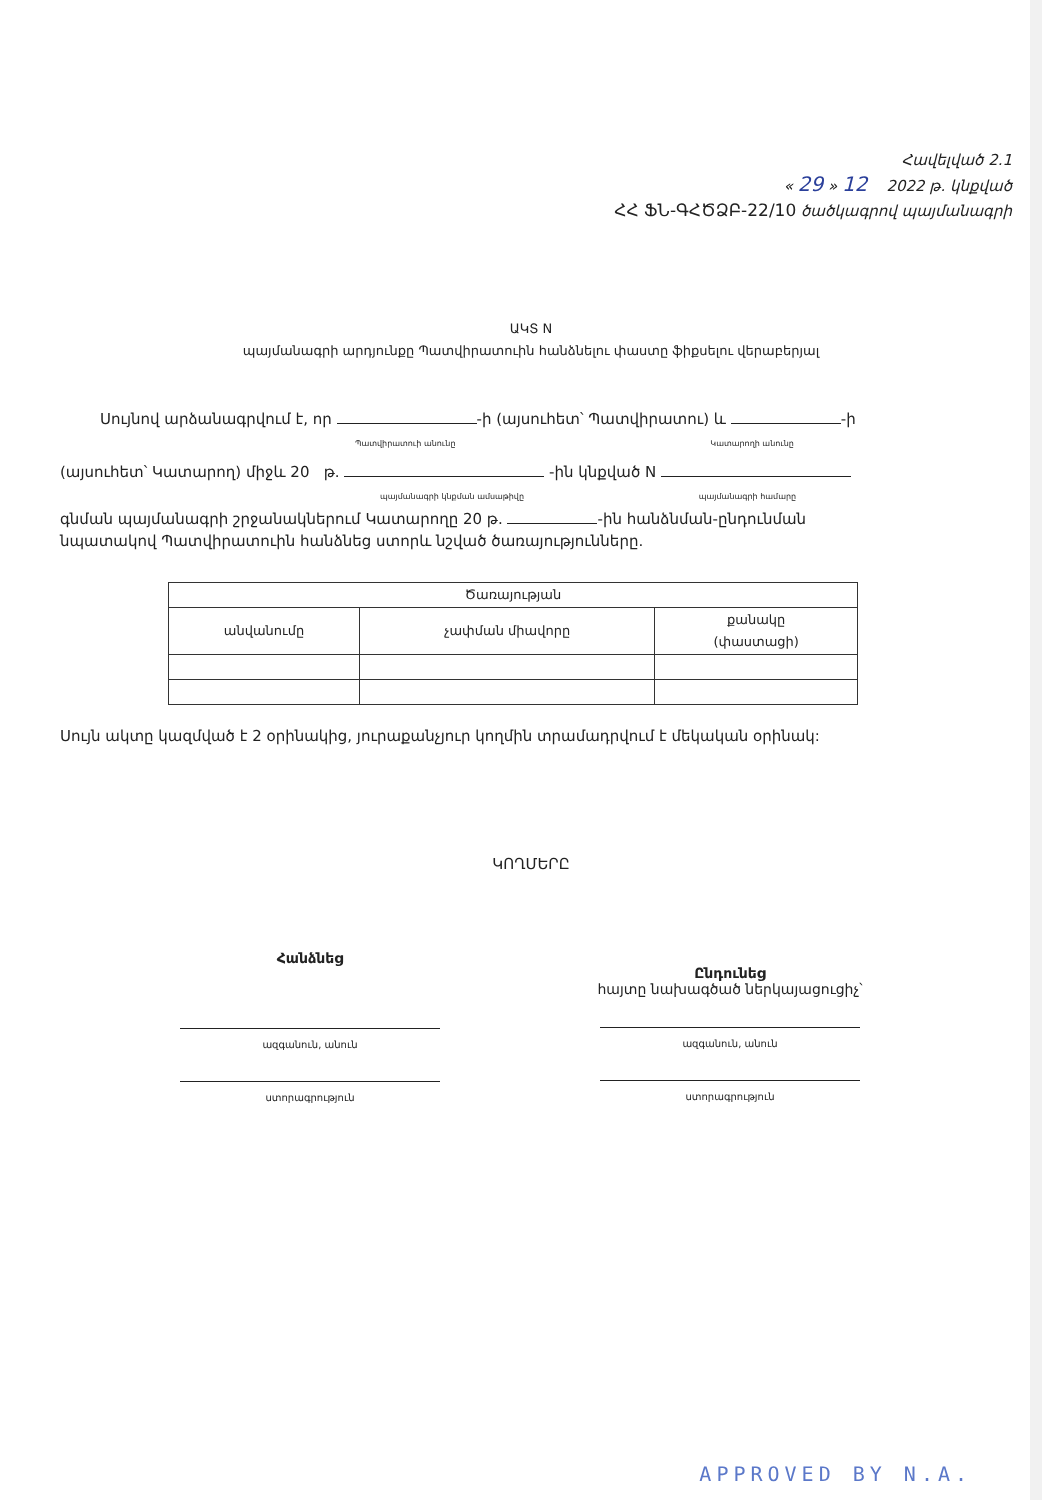Հավելված 2.1
« 29 » 12 2022 թ. կնքված
ՀՀ ՖՆ-ԳՀԾՁԲ-22/10 ծածկագրով պայմանագրի
ԱԿՏ N
պայմանագրի արդյունքը Պատվիրատուին հանձնելու փաստը ֆիքսելու վերաբերյալ
Սույնով արձանագրվում է, որ -ի (այսուհետ՝ Պատվիրատու) և -ի
Պատվիրատուի անունը Կատարողի անունը
(այսուհետ՝ Կատարող) միջև 20 թ. -ին կնքված N
պայմանագրի կնքման ամսաթիվը պայմանագրի համարը
գնման պայմանագրի շրջանակներում Կատարողը 20 թ. -ին հանձնման-ընդունման նպատակով Պատվիրատուին հանձնեց ստորև նշված ծառայությունները.
| Ծառայության | | |
| --- | --- | --- |
| անվանումը | չափման միավորը | քանակը (փաստացի) |
Սույն ակտը կազմված է 2 օրինակից, յուրաքանչյուր կողմին տրամադրվում է մեկական օրինակ:
ԿՈՂՄԵՐԸ
Հանձնեց
ազգանուն, անուն
ստորագրություն
Ընդունեց
հայտը նախագծած ներկայացուցիչ՝
ազգանուն, անուն
ստորագրություն
APPROVED BY N.A.